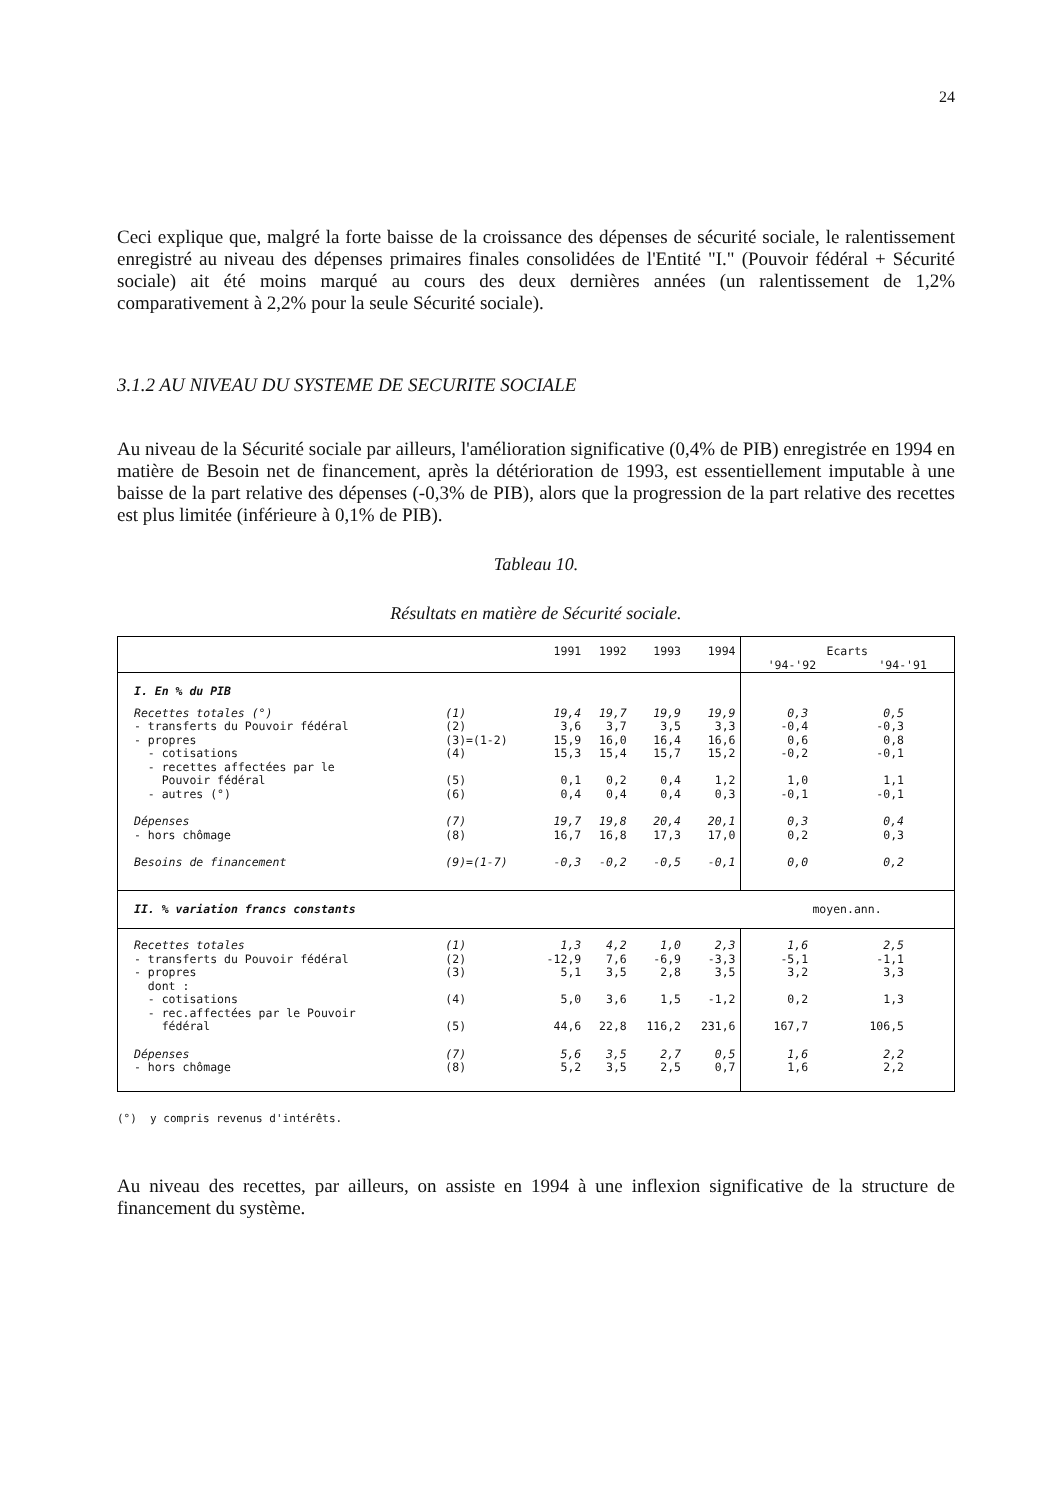24
Ceci explique que, malgré la forte baisse de la croissance des dépenses de sécurité sociale, le ralentissement enregistré au niveau des dépenses primaires finales consolidées de l'Entité "I." (Pouvoir fédéral + Sécurité sociale) ait été moins marqué au cours des deux dernières années (un ralentissement de 1,2% comparativement à 2,2% pour la seule Sécurité sociale).
3.1.2 AU NIVEAU DU SYSTEME DE SECURITE SOCIALE
Au niveau de la Sécurité sociale par ailleurs, l'amélioration significative (0,4% de PIB) enregistrée en 1994 en matière de Besoin net de financement, après la détérioration de 1993, est essentiellement imputable à une baisse de la part relative des dépenses (-0,3% de PIB), alors que la progression de la part relative des recettes est plus limitée (inférieure à 0,1% de PIB).
Tableau 10.
Résultats en matière de Sécurité sociale.
| | | 1991 | 1992 | 1993 | 1994 | Ecarts '94-'92 '94-'91 | |
| I. En % du PIB | | | | | | | |
| Recettes totales (°) - transferts du Pouvoir fédéral - propres - cotisations - recettes affectées par le Pouvoir fédéral - autres (°) | (1) (2) (3)=(1-2) (4) (5) (6) | 19,4 3,6 15,9 15,3 0,1 0,4 | 19,7 3,7 16,0 15,4 0,2 0,4 | 19,9 3,5 16,4 15,7 0,4 0,4 | 19,9 3,3 16,6 15,2 1,2 0,3 | 0,3 -0,4 0,6 -0,2 1,0 -0,1 | 0,5 -0,3 0,8 -0,1 1,1 -0,1 |
| Dépenses - hors chômage | (7) (8) | 19,7 16,7 | 19,8 16,8 | 20,4 17,3 | 20,1 17,0 | 0,3 0,2 | 0,4 0,3 |
| Besoins de financement | (9)=(1-7) | -0,3 | -0,2 | -0,5 | -0,1 | 0,0 | 0,2 |
| II. % variation francs constants | | | | | | moyen.ann. | |
| Recettes totales - transferts du Pouvoir fédéral - propres dont : - cotisations - rec.affectées par le Pouvoir fédéral | (1) (2) (3) (4) (5) | 1,3 -12,9 5,1 5,0 44,6 | 4,2 7,6 3,5 3,6 22,8 | 1,0 -6,9 2,8 1,5 116,2 | 2,3 -3,3 3,5 -1,2 231,6 | 1,6 -5,1 3,2 0,2 167,7 | 2,5 -1,1 3,3 1,3 106,5 |
| Dépenses - hors chômage | (7) (8) | 5,6 5,2 | 3,5 3,5 | 2,7 2,5 | 0,5 0,7 | 1,6 1,6 | 2,2 2,2 |
(°) y compris revenus d'intérêts.
Au niveau des recettes, par ailleurs, on assiste en 1994 à une inflexion significative de la structure de financement du système.